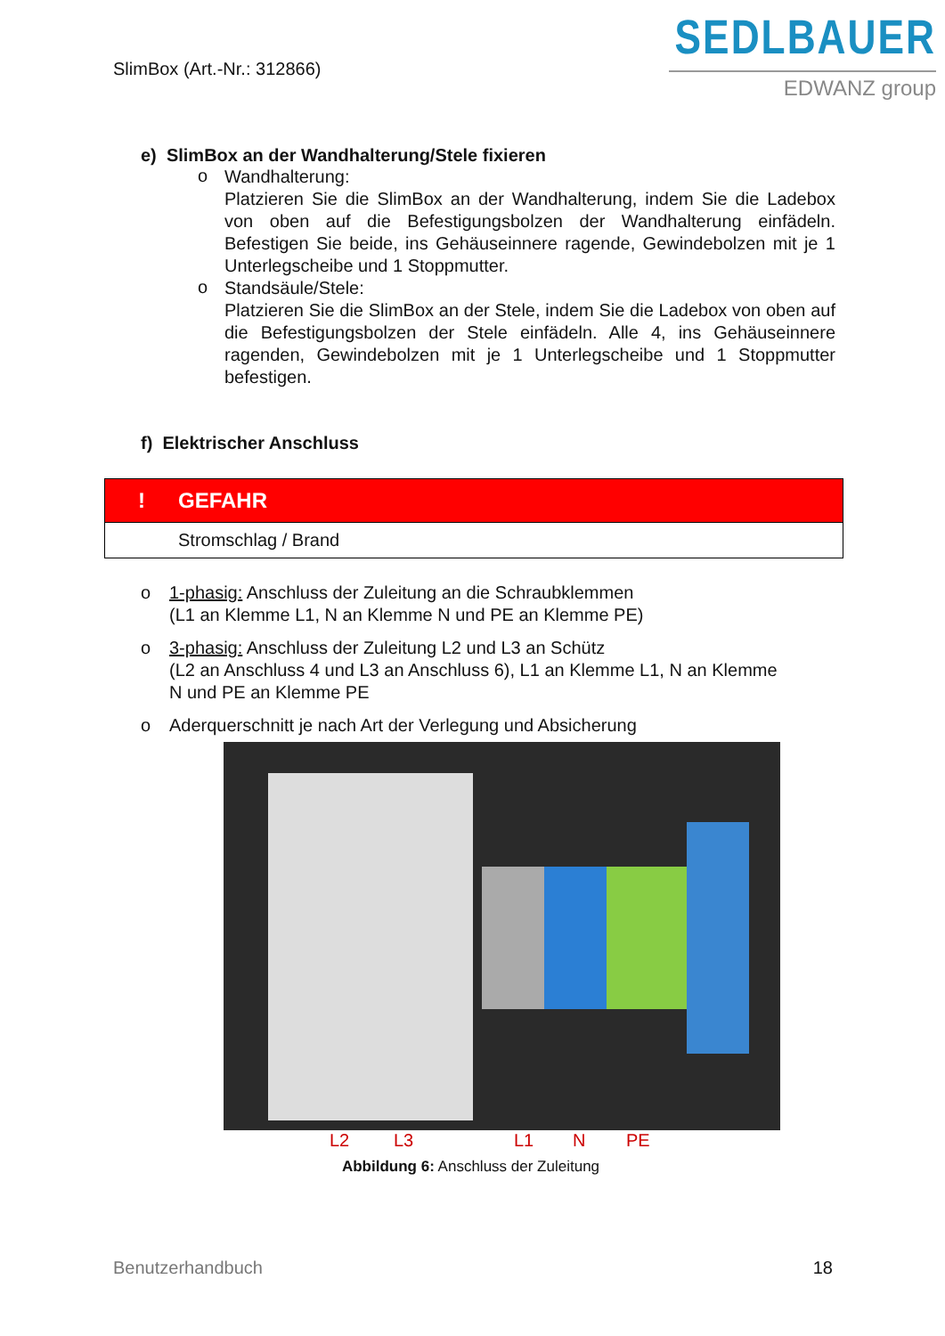SlimBox (Art.-Nr.: 312866)
SEDLBAUER
EDWANZ group
e) SlimBox an der Wandhalterung/Stele fixieren
o
Wandhalterung:
Platzieren Sie die SlimBox an der Wandhalterung, indem Sie die Ladebox von oben auf die Befestigungsbolzen der Wandhalterung einfädeln. Befestigen Sie beide, ins Gehäuseinnere ragende, Gewindebolzen mit je 1 Unterlegscheibe und 1 Stoppmutter.
o
Standsäule/Stele:
Platzieren Sie die SlimBox an der Stele, indem Sie die Ladebox von oben auf die Befestigungsbolzen der Stele einfädeln. Alle 4, ins Gehäuseinnere ragenden, Gewindebolzen mit je 1 Unterlegscheibe und 1 Stoppmutter befestigen.
f) Elektrischer Anschluss
! GEFAHR
Stromschlag / Brand
o 1-phasig: Anschluss der Zuleitung an die Schraubklemmen
(L1 an Klemme L1, N an Klemme N und PE an Klemme PE)
o 3-phasig: Anschluss der Zuleitung L2 und L3 an Schütz
(L2 an Anschluss 4 und L3 an Anschluss 6), L1 an Klemme L1, N an Klemme
N und PE an Klemme PE
o Aderquerschnitt je nach Art der Verlegung und Absicherung
L2 L3 L1 N PE
Abbildung 6: Anschluss der Zuleitung
Benutzerhandbuch 18